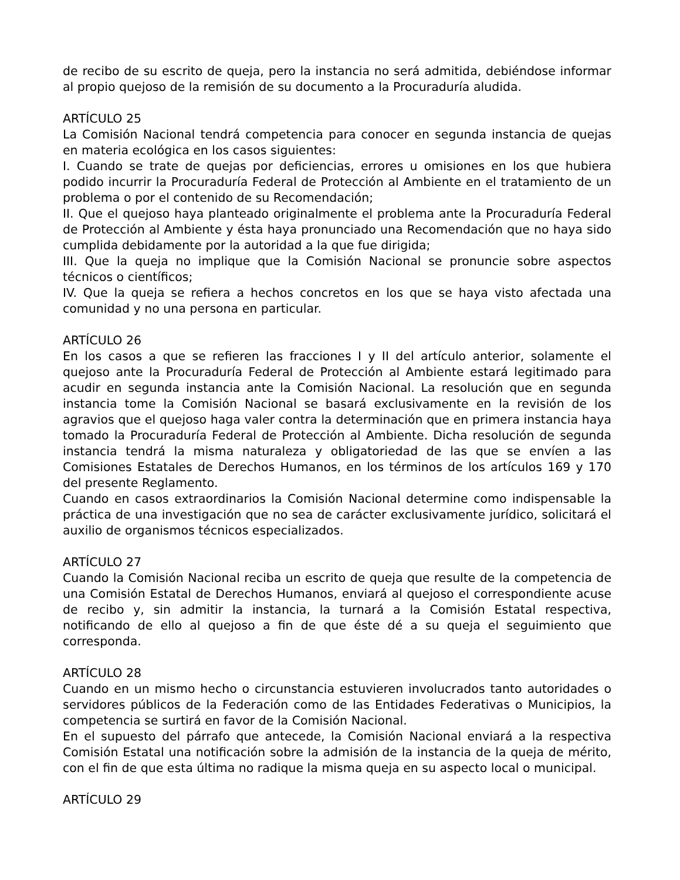de recibo de su escrito de queja, pero la instancia no será admitida, debiéndose informar al propio quejoso de la remisión de su documento a la Procuraduría aludida.
ARTÍCULO 25
La Comisión Nacional tendrá competencia para conocer en segunda instancia de quejas en materia ecológica en los casos siguientes:
I. Cuando se trate de quejas por deficiencias, errores u omisiones en los que hubiera podido incurrir la Procuraduría Federal de Protección al Ambiente en el tratamiento de un problema o por el contenido de su Recomendación;
II. Que el quejoso haya planteado originalmente el problema ante la Procuraduría Federal de Protección al Ambiente y ésta haya pronunciado una Recomendación que no haya sido cumplida debidamente por la autoridad a la que fue dirigida;
III. Que la queja no implique que la Comisión Nacional se pronuncie sobre aspectos técnicos o científicos;
IV. Que la queja se refiera a hechos concretos en los que se haya visto afectada una comunidad y no una persona en particular.
ARTÍCULO 26
En los casos a que se refieren las fracciones I y II del artículo anterior, solamente el quejoso ante la Procuraduría Federal de Protección al Ambiente estará legitimado para acudir en segunda instancia ante la Comisión Nacional. La resolución que en segunda instancia tome la Comisión Nacional se basará exclusivamente en la revisión de los agravios que el quejoso haga valer contra la determinación que en primera instancia haya tomado la Procuraduría Federal de Protección al Ambiente. Dicha resolución de segunda instancia tendrá la misma naturaleza y obligatoriedad de las que se envíen a las Comisiones Estatales de Derechos Humanos, en los términos de los artículos 169 y 170 del presente Reglamento.
Cuando en casos extraordinarios la Comisión Nacional determine como indispensable la práctica de una investigación que no sea de carácter exclusivamente jurídico, solicitará el auxilio de organismos técnicos especializados.
ARTÍCULO 27
Cuando la Comisión Nacional reciba un escrito de queja que resulte de la competencia de una Comisión Estatal de Derechos Humanos, enviará al quejoso el correspondiente acuse de recibo y, sin admitir la instancia, la turnará a la Comisión Estatal respectiva, notificando de ello al quejoso a fin de que éste dé a su queja el seguimiento que corresponda.
ARTÍCULO 28
Cuando en un mismo hecho o circunstancia estuvieren involucrados tanto autoridades o servidores públicos de la Federación como de las Entidades Federativas o Municipios, la competencia se surtirá en favor de la Comisión Nacional.
En el supuesto del párrafo que antecede, la Comisión Nacional enviará a la respectiva Comisión Estatal una notificación sobre la admisión de la instancia de la queja de mérito, con el fin de que esta última no radique la misma queja en su aspecto local o municipal.
ARTÍCULO 29